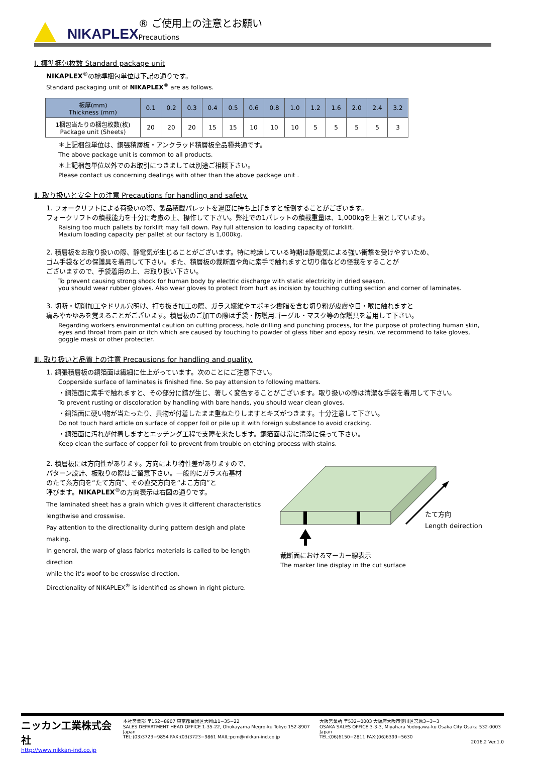NIKAPLEX ® ご使用上の注意とお願い
Precautions
Ⅰ. 標準梱包枚数 Standard package unit
NIKAPLEX<sup>®</sup>の標準梱包単位は下記の通りです。
Standard packaging unit of NIKAPLEX<sup>®</sup> are as follows.
| 板厚(mm) Thickness (mm) | 0.1 | 0.2 | 0.3 | 0.4 | 0.5 | 0.6 | 0.8 | 1.0 | 1.2 | 1.6 | 2.0 | 2.4 | 3.2 |
| 1梱包当たりの梱包枚数(枚) Package unit (Sheets) | 20 | 20 | 20 | 15 | 15 | 10 | 10 | 10 | 5 | 5 | 5 | 5 | 3 |
＊上記梱包単位は、銅張積層板・アンクラッド積層板全品種共通です。
The above package unit is common to all products.
＊上記梱包単位以外でのお取引につきましては別途ご相談下さい。
Please contact us concerning dealings with other than the above package unit .
Ⅱ. 取り扱いと安全上の注意 Precautions for handling and safety.
1. フォークリフトによる荷扱いの際、製品積載パレットを過度に持ち上げますと転倒することがございます。
フォークリフトの積載能力を十分に考慮の上、操作して下さい。弊社での1パレットの積載重量は、1,000kgを上限としています。
Raising too much pallets by forklift may fall down. Pay full attension to loading capacity of forklift.
Maxium loading capacity per pallet at our factory is 1,000kg.
2. 積層板をお取り扱いの際、静電気が生じることがございます。特に乾燥している時期は静電気による強い衝撃を受けやすいため、
ゴム手袋などの保護具を着用して下さい。また、積層板の裁断面や角に素手で触れますと切り傷などの怪我をすることが
ございますので、手袋着用の上、お取り扱い下さい。
To prevent causing strong shock for human body by electric discharge with static electricity in dried season,
you should wear rubber gloves. Also wear gloves to protect from hurt as incision by touching cutting section and corner of laminates.
3. 切断・切削加工やドリル穴明け、打ち抜き加工の際、ガラス繊維やエポキシ樹脂を含む切り粉が皮膚や目・喉に触れますと
痛みやかゆみを覚えることがございます。積層板のご加工の際は手袋・防護用ゴーグル・マスク等の保護具を着用して下さい。
Regarding workers environmental caution on cutting process, hole drilling and punching process, for the purpose of protecting human skin,
eyes and throat from pain or itch which are caused by touching to powder of glass fiber and epoxy resin, we recommend to take gloves,
goggle mask or other protecter.
Ⅲ. 取り扱いと品質上の注意 Precausions for handling and quality.
1. 銅張積層板の銅箔面は繊細に仕上がっています。次のことにご注意下さい。
Copperside surface of laminates is finished fine. So pay attension to following matters.
・銅箔面に素手で触れますと、その部分に錆が生じ、著しく変色することがございます。取り扱いの際は清潔な手袋を着用して下さい。
To prevent rusting or discoloration by handling with bare hands, you should wear clean gloves.
・銅箔面に硬い物が当たったり、異物が付着したまま重ねたりしますとキズがつきます。十分注意して下さい。
Do not touch hard article on surface of copper foil or pile up it with foreign substance to avoid cracking.
・銅箔面に汚れが付着しますとエッチング工程で支障を来たします。銅箔面は常に清浄に保って下さい。
Keep clean the surface of copper foil to prevent from trouble on etching process with stains.
2. 積層板には方向性があります。方向により特性差がありますので、
パターン設計、板取りの際はご留意下さい。一般的にガラス布基材
のたて糸方向を“たて方向”、その直交方向を“よこ方向”と
呼びます。NIKAPLEX<sup>®</sup>の方向表示は右図の通りです。
The laminated sheet has a grain which gives it different characteristics
lengthwise and crosswise.
Pay attention to the directionality during pattern desigh and plate making.
In general, the warp of glass fabrics materials is called to be length direction
while the it's woof to be crosswise direction.
Directionality of NIKAPLEX<sup>®</sup> is identified as shown in right picture.
たて方向
Length deirection
裁断面におけるマーカー線表示
The marker line display in the cut surface
ニッカン工業株式会社
http://www.nikkan-ind.co.jp
本社営業部 〒152−8907 東京都目黒区大岡山1−35−22
SALES DEPARTMENT HEAD OFFICE 1-35-22, Ohokayama Megro-ku Tokyo 152-8907 Japan
TEL:(03)3723−9854 FAX:(03)3723−9861 MAIL:pcm@nikkan-ind.co.jp
大阪営業所 〒532−0003 大阪府大阪市淀川区宮原3−3−3
OSAKA SALES OFFICE 3-3-3, Miyahara Yodogawa-ku Osaka City Osaka 532-0003 Japan
TEL:(06)6150−2811 FAX:(06)6399−5630
2016.2 Ver.1.0